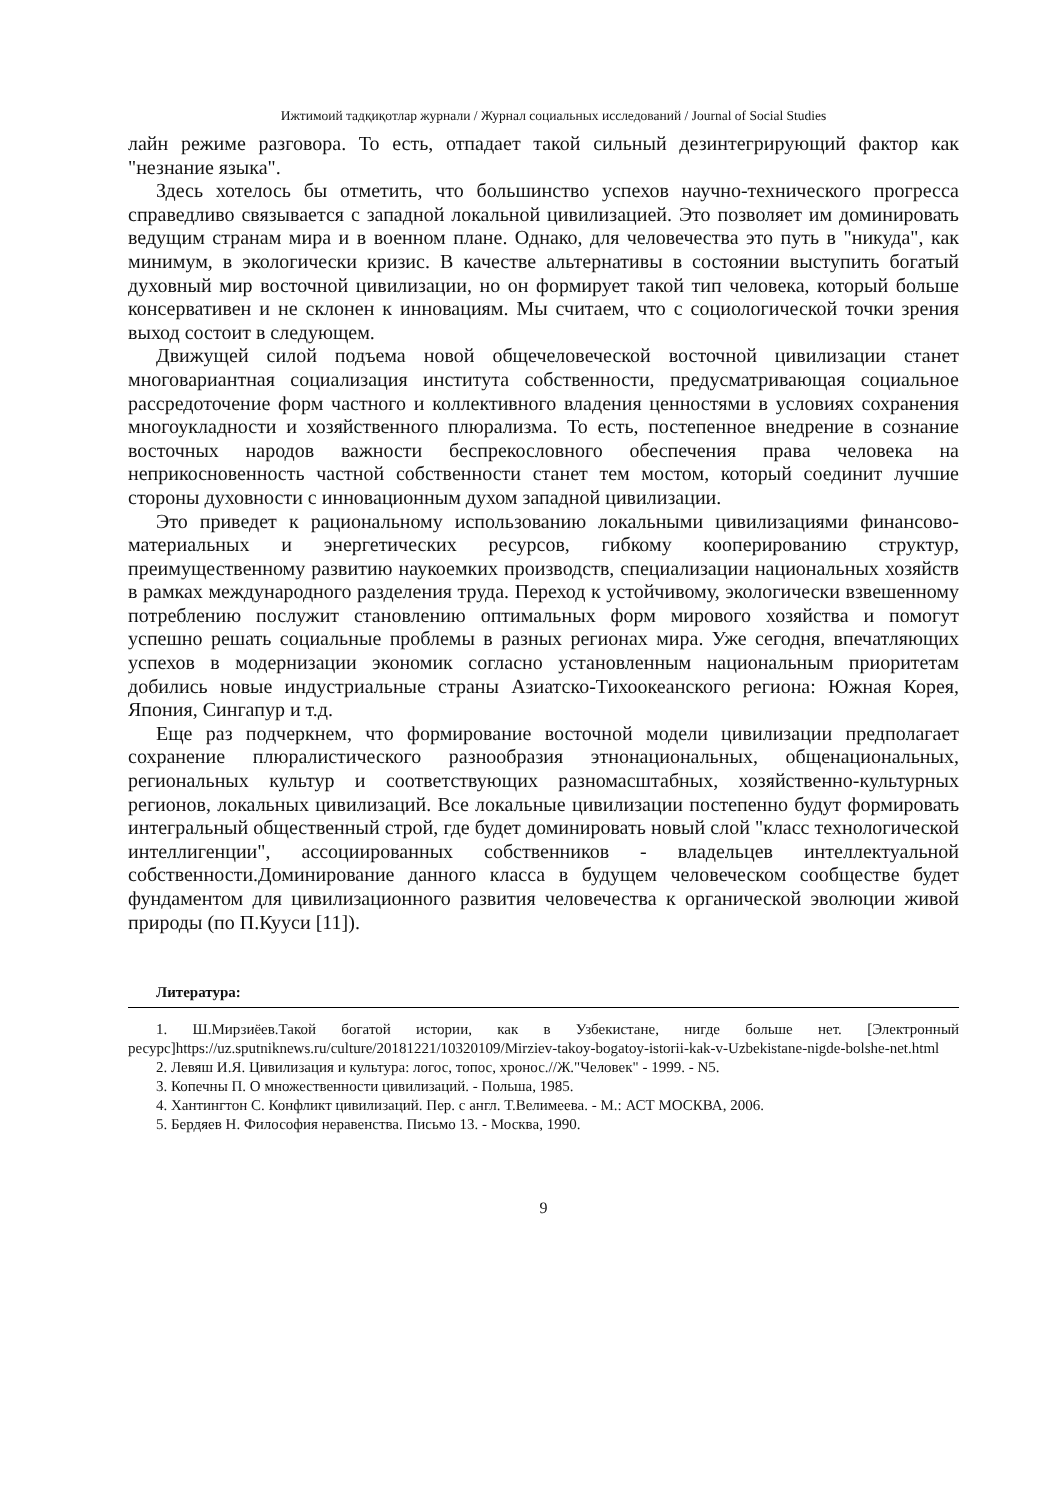Ижтимоий тадқиқотлар журнали / Журнал социальных исследований / Journal of Social Studies
лайн режиме разговора. То есть, отпадает такой сильный дезинтегрирующий фактор как "незнание языка".
Здесь хотелось бы отметить, что большинство успехов научно-технического прогресса справедливо связывается с западной локальной цивилизацией. Это позволяет им доминировать ведущим странам мира и в военном плане. Однако, для человечества это путь в "никуда", как минимум, в экологически кризис. В качестве альтернативы в состоянии выступить богатый духовный мир восточной цивилизации, но он формирует такой тип человека, который больше консервативен и не склонен к инновациям. Мы считаем, что с социологической точки зрения выход состоит в следующем.
Движущей силой подъема новой общечеловеческой восточной цивилизации станет многовариантная социализация института собственности, предусматривающая социальное рассредоточение форм частного и коллективного владения ценностями в условиях сохранения многоукладности и хозяйственного плюрализма. То есть, постепенное внедрение в сознание восточных народов важности беспрекословного обеспечения права человека на неприкосновенность частной собственности станет тем мостом, который соединит лучшие стороны духовности с инновационным духом западной цивилизации.
Это приведет к рациональному использованию локальными цивилизациями финансово-материальных и энергетических ресурсов, гибкому кооперированию структур, преимущественному развитию наукоемких производств, специализации национальных хозяйств в рамках международного разделения труда. Переход к устойчивому, экологически взвешенному потреблению послужит становлению оптимальных форм мирового хозяйства и помогут успешно решать социальные проблемы в разных регионах мира. Уже сегодня, впечатляющих успехов в модернизации экономик согласно установленным национальным приоритетам добились новые индустриальные страны Азиатско-Тихоокеанского региона: Южная Корея, Япония, Сингапур и т.д.
Еще раз подчеркнем, что формирование восточной модели цивилизации предполагает сохранение плюралистического разнообразия этнонациональных, общенациональных, региональных культур и соответствующих разномасштабных, хозяйственно-культурных регионов, локальных цивилизаций. Все локальные цивилизации постепенно будут формировать интегральный общественный строй, где будет доминировать новый слой "класс технологической интеллигенции", ассоциированных собственников - владельцев интеллектуальной собственности.Доминирование данного класса в будущем человеческом сообществе будет фундаментом для цивилизационного развития человечества к органической эволюции живой природы (по П.Кууси [11]).
Литература:
1. Ш.Мирзиёев.Такой богатой истории, как в Узбекистане, нигде больше нет. [Электронный ресурс]https://uz.sputniknews.ru/culture/20181221/10320109/Mirziev-takoy-bogatoy-istorii-kak-v-Uzbekistane-nigde-bolshe-net.html
2. Левяш И.Я. Цивилизация и культура: логос, топос, хронос.//Ж."Человек" - 1999. - N5.
3. Копечны П. О множественности цивилизаций. - Польша, 1985.
4. Хантингтон С. Конфликт цивилизаций. Пер. с англ. Т.Велимеева. - М.: АСТ МОСКВА, 2006.
5. Бердяев Н. Философия неравенства. Письмо 13. - Москва, 1990.
9